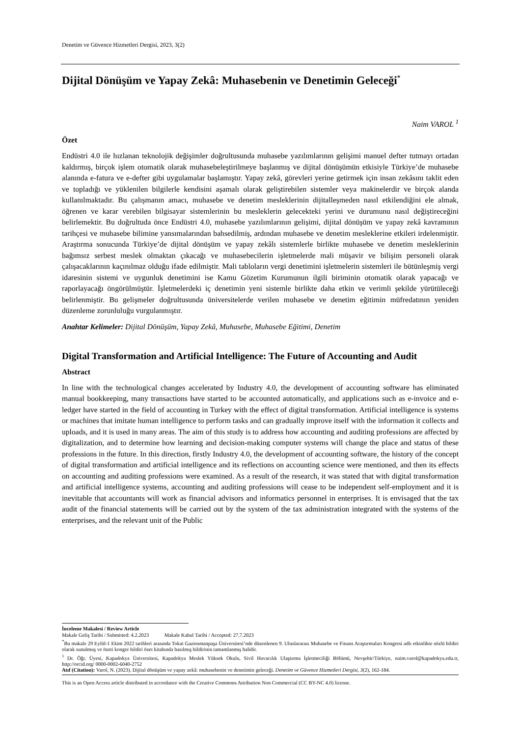Denetim ve Güvence Hizmetleri Dergisi, 2023, 3(2)
Dijital Dönüşüm ve Yapay Zekâ: Muhasebenin ve Denetimin Geleceği<sup>*</sup>
Naim VAROL <sup>1</sup>
Özet
Endüstri 4.0 ile hızlanan teknolojik değişimler doğrultusunda muhasebe yazılımlarının gelişimi manuel defter tutmayı ortadan kaldırmış, birçok işlem otomatik olarak muhasebeleştirilmeye başlanmış ve dijital dönüşümün etkisiyle Türkiye’de muhasebe alanında e-fatura ve e-defter gibi uygulamalar başlamıştır. Yapay zekâ, görevleri yerine getirmek için insan zekâsını taklit eden ve topladığı ve yüklenilen bilgilerle kendisini aşamalı olarak geliştirebilen sistemler veya makinelerdir ve birçok alanda kullanılmaktadır. Bu çalışmanın amacı, muhasebe ve denetim mesleklerinin dijitalleşmeden nasıl etkilendiğini ele almak, öğrenen ve karar verebilen bilgisayar sistemlerinin bu mesleklerin gelecekteki yerini ve durumunu nasıl değiştireceğini belirlemektir. Bu doğrultuda önce Endüstri 4.0, muhasebe yazılımlarının gelişimi, dijital dönüşüm ve yapay zekâ kavramının tarihçesi ve muhasebe bilimine yansımalarından bahsedilmiş, ardından muhasebe ve denetim mesleklerine etkileri irdelenmiştir. Araştırma sonucunda Türkiye’de dijital dönüşüm ve yapay zekâlı sistemlerle birlikte muhasebe ve denetim mesleklerinin bağımsız serbest meslek olmaktan çıkacağı ve muhasebecilerin işletmelerde mali müşavir ve bilişim personeli olarak çalışacaklarının kaçınılmaz olduğu ifade edilmiştir. Mali tabloların vergi denetimini işletmelerin sistemleri ile bütünleşmiş vergi idaresinin sistemi ve uygunluk denetimini ise Kamu Gözetim Kurumunun ilgili biriminin otomatik olarak yapacağı ve raporlayacağı öngörülmüştür. İşletmelerdeki iç denetimin yeni sistemle birlikte daha etkin ve verimli şekilde yürütüleceği belirlenmiştir. Bu gelişmeler doğrultusunda üniversitelerde verilen muhasebe ve denetim eğitimin müfredatının yeniden düzenleme zorunluluğu vurgulanmıştır.
Anahtar Kelimeler: Dijital Dönüşüm, Yapay Zekâ, Muhasebe, Muhasebe Eğitimi, Denetim
Digital Transformation and Artificial Intelligence: The Future of Accounting and Audit
Abstract
In line with the technological changes accelerated by Industry 4.0, the development of accounting software has eliminated manual bookkeeping, many transactions have started to be accounted automatically, and applications such as e-invoice and e-ledger have started in the field of accounting in Turkey with the effect of digital transformation. Artificial intelligence is systems or machines that imitate human intelligence to perform tasks and can gradually improve itself with the information it collects and uploads, and it is used in many areas. The aim of this study is to address how accounting and auditing professions are affected by digitalization, and to determine how learning and decision-making computer systems will change the place and status of these professions in the future. In this direction, firstly Industry 4.0, the development of accounting software, the history of the concept of digital transformation and artificial intelligence and its reflections on accounting science were mentioned, and then its effects on accounting and auditing professions were examined. As a result of the research, it was stated that with digital transformation and artificial intelligence systems, accounting and auditing professions will cease to be independent self-employment and it is inevitable that accountants will work as financial advisors and informatics personnel in enterprises. It is envisaged that the tax audit of the financial statements will be carried out by the system of the tax administration integrated with the systems of the enterprises, and the relevant unit of the Public
İnceleme Makalesi / Review Article
Makale Geliş Tarihi / Submitted: 4.2.2023 Makale Kabul Tarihi / Accepted: 27.7.2023
<sup>*</sup> Bu makale 29 Eylül-1 Ekim 2022 tarihleri arasında Tokat Gaziosmanpaşa Üniversitesi’nde düzenlenen 9. Uluslararası Muhasebe ve Finans Araştırmaları Kongresi adlı etkinlikte sözlü bildiri olarak sunulmuş ve özeti kongre bildiri özet kitabında basılmış bildirinin tamamlanmış halidir.
<sup>1</sup> Dr. Öğr. Üyesi, Kapadokya Üniversitesi, Kapadokya Meslek Yüksek Okulu, Sivil Havacılık Ulaştırma İşletmeciliği Bölümü, Nevşehir/Türkiye, naim.varol@kapadokya.edu.tr, http://orcid.org/ 0000-0002-6040-2752
Atıf (Citation): Varol, N. (2023). Dijital dönüşüm ve yapay zekâ: muhasebenin ve denetimin geleceği. Denetim ve Güvence Hizmetleri Dergisi, 3(2), 162-184.
This is an Open Access article distributed in accordance with the Creative Commons Attribution Non Commercial (CC BY-NC 4.0) license.